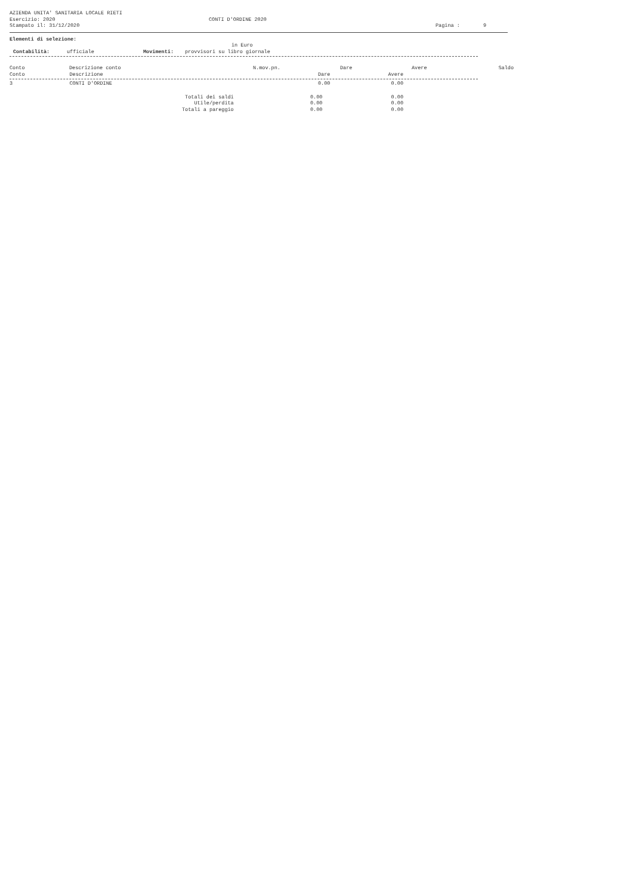AZIENDA UNITA' SANITARIA LOCALE RIETI
Esercizio: 2020 CONTI D'ORDINE 2020
Stampato il: 31/12/2020 Pagina : 9
Elementi di selezione:
in Euro
Contabilità: ufficiale Movimenti: provvisori su libro giornale
| Conto | Descrizione conto | N.mov.pn. | Dare | Avere | Saldo |
| --- | --- | --- | --- | --- | --- |
| Conto | Descrizione | Dare | Avere |
| --- | --- | --- | --- |
| 3 | CONTI D'ORDINE | 0.00 | 0.00 |
| Totali dei saldi | 0.00 | 0.00 |
| Utile/perdita | 0.00 | 0.00 |
| Totali a pareggio | 0.00 | 0.00 |